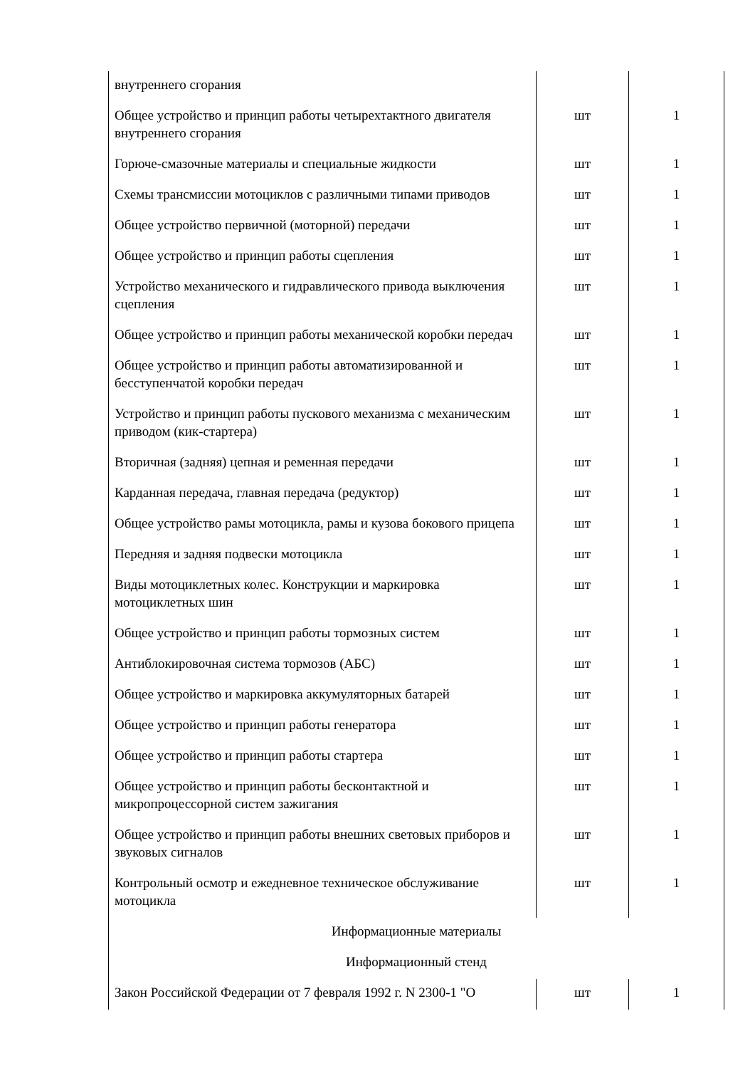| внутреннего сгорания | | |
| Общее устройство и принцип работы четырехтактного двигателя внутреннего сгорания | шт | 1 |
| Горюче-смазочные материалы и специальные жидкости | шт | 1 |
| Схемы трансмиссии мотоциклов с различными типами приводов | шт | 1 |
| Общее устройство первичной (моторной) передачи | шт | 1 |
| Общее устройство и принцип работы сцепления | шт | 1 |
| Устройство механического и гидравлического привода выключения сцепления | шт | 1 |
| Общее устройство и принцип работы механической коробки передач | шт | 1 |
| Общее устройство и принцип работы автоматизированной и бесступенчатой коробки передач | шт | 1 |
| Устройство и принцип работы пускового механизма с механическим приводом (кик-стартера) | шт | 1 |
| Вторичная (задняя) цепная и ременная передачи | шт | 1 |
| Карданная передача, главная передача (редуктор) | шт | 1 |
| Общее устройство рамы мотоцикла, рамы и кузова бокового прицепа | шт | 1 |
| Передняя и задняя подвески мотоцикла | шт | 1 |
| Виды мотоциклетных колес. Конструкции и маркировка мотоциклетных шин | шт | 1 |
| Общее устройство и принцип работы тормозных систем | шт | 1 |
| Антиблокировочная система тормозов (АБС) | шт | 1 |
| Общее устройство и маркировка аккумуляторных батарей | шт | 1 |
| Общее устройство и принцип работы генератора | шт | 1 |
| Общее устройство и принцип работы стартера | шт | 1 |
| Общее устройство и принцип работы бесконтактной и микропроцессорной систем зажигания | шт | 1 |
| Общее устройство и принцип работы внешних световых приборов и звуковых сигналов | шт | 1 |
| Контрольный осмотр и ежедневное техническое обслуживание мотоцикла | шт | 1 |
| Информационные материалы | | |
| Информационный стенд | | |
| Закон Российской Федерации от 7 февраля 1992 г. N 2300-1 "О | шт | 1 |